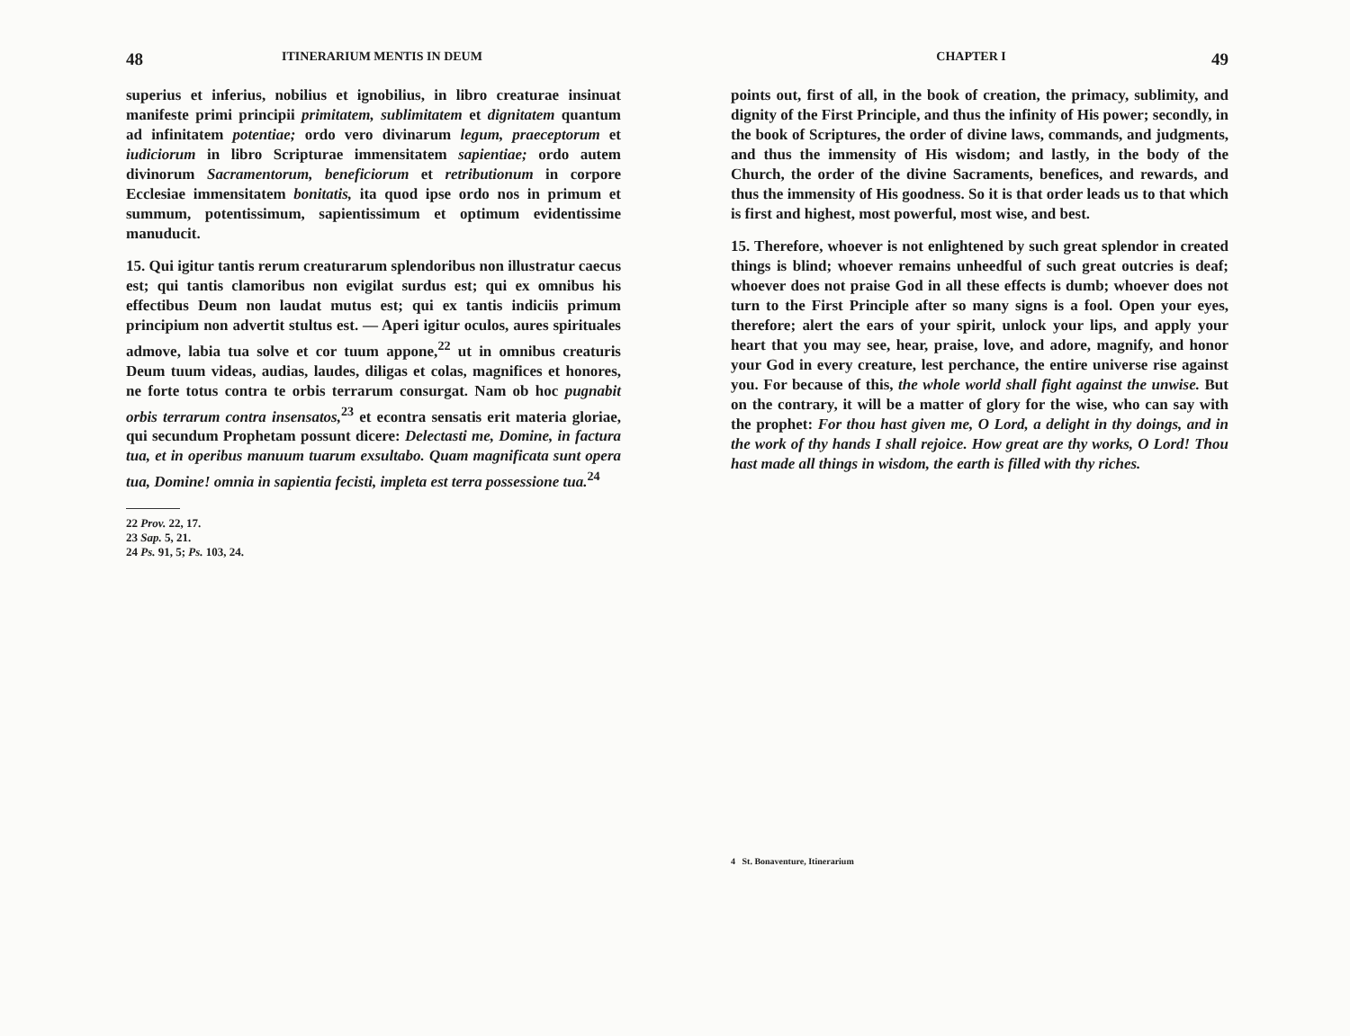48 ITINERARIUM MENTIS IN DEUM
superius et inferius, nobilius et ignobilius, in libro creaturae insinuat manifeste primi principii primitatem, sublimitatem et dignitatem quantum ad infinitatem potentiae; ordo vero divinarum legum, praeceptorum et iudiciorum in libro Scripturae immensitatem sapientiae; ordo autem divinorum Sacramentorum, beneficiorum et retributionum in corpore Ecclesiae immensitatem bonitatis, ita quod ipse ordo nos in primum et summum, potentissimum, sapientissimum et optimum evidentissime manuducit.
15. Qui igitur tantis rerum creaturarum splendoribus non illustratur caecus est; qui tantis clamoribus non evigilat surdus est; qui ex omnibus his effectibus Deum non laudat mutus est; qui ex tantis indiciis primum principium non advertit stultus est. — Aperi igitur oculos, aures spirituales admove, labia tua solve et cor tuum appone,<sup>22</sup> ut in omnibus creaturis Deum tuum videas, audias, laudes, diligas et colas, magnifices et honores, ne forte totus contra te orbis terrarum consurgat. Nam ob hoc pugnabit orbis terrarum contra insensatos,<sup>23</sup> et econtra sensatis erit materia gloriae, qui secundum Prophetam possunt dicere: Delectasti me, Domine, in factura tua, et in operibus manuum tuarum exsultabo. Quam magnificata sunt opera tua, Domine! omnia in sapientia fecisti, impleta est terra possessione tua.<sup>24</sup>
22 Prov. 22, 17.
23 Sap. 5, 21.
24 Ps. 91, 5; Ps. 103, 24.
CHAPTER I 49
points out, first of all, in the book of creation, the primacy, sublimity, and dignity of the First Principle, and thus the infinity of His power; secondly, in the book of Scriptures, the order of divine laws, commands, and judgments, and thus the immensity of His wisdom; and lastly, in the body of the Church, the order of the divine Sacraments, benefices, and rewards, and thus the immensity of His goodness. So it is that order leads us to that which is first and highest, most powerful, most wise, and best.
15. Therefore, whoever is not enlightened by such great splendor in created things is blind; whoever remains unheedful of such great outcries is deaf; whoever does not praise God in all these effects is dumb; whoever does not turn to the First Principle after so many signs is a fool. Open your eyes, therefore; alert the ears of your spirit, unlock your lips, and apply your heart that you may see, hear, praise, love, and adore, magnify, and honor your God in every creature, lest perchance, the entire universe rise against you. For because of this, the whole world shall fight against the unwise. But on the contrary, it will be a matter of glory for the wise, who can say with the prophet: For thou hast given me, O Lord, a delight in thy doings, and in the work of thy hands I shall rejoice. How great are thy works, O Lord! Thou hast made all things in wisdom, the earth is filled with thy riches.
4 St. Bonaventure, Itinerarium